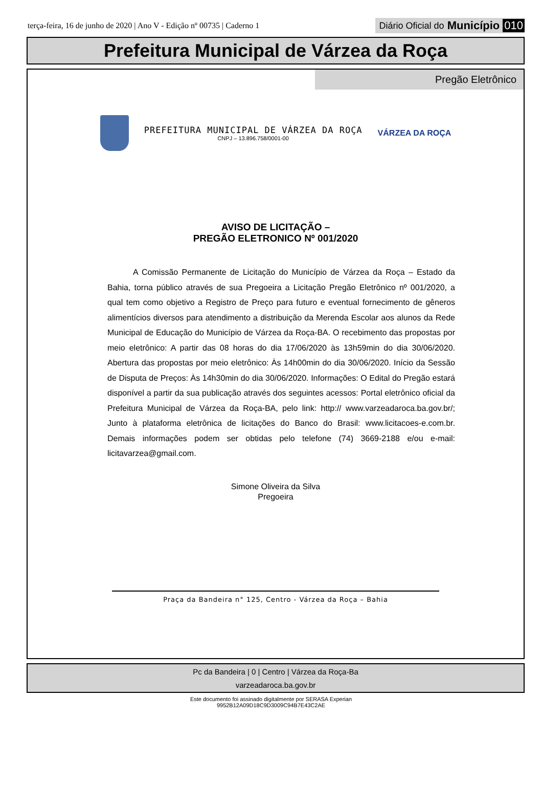terça-feira, 16 de junho de 2020 | Ano V - Edição nº 00735 | Caderno 1
Diário Oficial do Município 010
Prefeitura Municipal de Várzea da Roça
Pregão Eletrônico
PREFEITURA MUNICIPAL DE VÁRZEA DA ROÇA
CNPJ – 13.896.758/0001-00
VÁRZEA DA ROÇA
AVISO DE LICITAÇÃO –
PREGÃO ELETRONICO Nº 001/2020
A Comissão Permanente de Licitação do Município de Várzea da Roça – Estado da Bahia, torna público através de sua Pregoeira a Licitação Pregão Eletrônico nº 001/2020, a qual tem como objetivo a Registro de Preço para futuro e eventual fornecimento de gêneros alimentícios diversos para atendimento a distribuição da Merenda Escolar aos alunos da Rede Municipal de Educação do Município de Várzea da Roça-BA. O recebimento das propostas por meio eletrônico: A partir das 08 horas do dia 17/06/2020 às 13h59min do dia 30/06/2020. Abertura das propostas por meio eletrônico: Às 14h00min do dia 30/06/2020. Início da Sessão de Disputa de Preços: Às 14h30min do dia 30/06/2020. Informações: O Edital do Pregão estará disponível a partir da sua publicação através dos seguintes acessos: Portal eletrônico oficial da Prefeitura Municipal de Várzea da Roça-BA, pelo link: http:// www.varzeadaroca.ba.gov.br/; Junto à plataforma eletrônica de licitações do Banco do Brasil: www.licitacoes-e.com.br. Demais informações podem ser obtidas pelo telefone (74) 3669-2188 e/ou e-mail: licitavarzea@gmail.com.
Simone Oliveira da Silva
Pregoeira
Praça da Bandeira n° 125, Centro - Várzea da Roça – Bahia
Pc da Bandeira | 0 | Centro | Várzea da Roça-Ba
varzeadaroca.ba.gov.br
Este documento foi assinado digitalmente por SERASA Experian
9952B12A09D18C9D3009C94B7E43C2AE